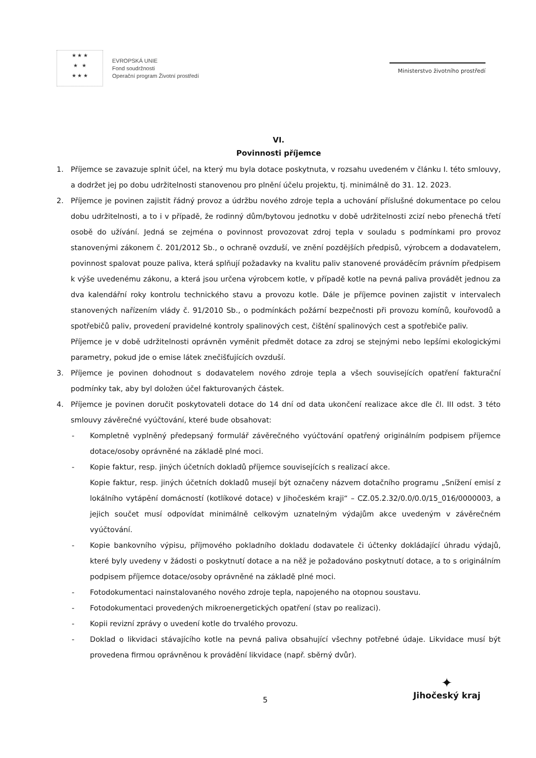★ ★ ★
★ ★
★ ★ ★
EVROPSKÁ UNIE
Fond soudržnosti
Operační program Životní prostředí
Ministerstvo životního prostředí
VI.
Povinnosti příjemce
1. Příjemce se zavazuje splnit účel, na který mu byla dotace poskytnuta, v rozsahu uvedeném v článku I. této smlouvy, a dodržet jej po dobu udržitelnosti stanovenou pro plnění účelu projektu, tj. minimálně do 31. 12. 2023.
2. Příjemce je povinen zajistit řádný provoz a údržbu nového zdroje tepla a uchování příslušné dokumentace po celou dobu udržitelnosti, a to i v případě, že rodinný dům/bytovou jednotku v době udržitelnosti zcizí nebo přenechá třetí osobě do užívání. Jedná se zejména o povinnost provozovat zdroj tepla v souladu s podmínkami pro provoz stanovenými zákonem č. 201/2012 Sb., o ochraně ovzduší, ve znění pozdějších předpisů, výrobcem a dodavatelem, povinnost spalovat pouze paliva, která splňují požadavky na kvalitu paliv stanovené prováděcím právním předpisem k výše uvedenému zákonu, a která jsou určena výrobcem kotle, v případě kotle na pevná paliva provádět jednou za dva kalendářní roky kontrolu technického stavu a provozu kotle. Dále je příjemce povinen zajistit v intervalech stanovených nařízením vlády č. 91/2010 Sb., o podmínkách požární bezpečnosti při provozu komínů, kouřovodů a spotřebičů paliv, provedení pravidelné kontroly spalinových cest, čištění spalinových cest a spotřebiče paliv.
Příjemce je v době udržitelnosti oprávněn vyměnit předmět dotace za zdroj se stejnými nebo lepšími ekologickými parametry, pokud jde o emise látek znečišťujících ovzduší.
3. Příjemce je povinen dohodnout s dodavatelem nového zdroje tepla a všech souvisejících opatření fakturační podmínky tak, aby byl doložen účel fakturovaných částek.
4. Příjemce je povinen doručit poskytovateli dotace do 14 dní od data ukončení realizace akce dle čl. III odst. 3 této smlouvy závěrečné vyúčtování, které bude obsahovat:
- Kompletně vyplněný předepsaný formulář závěrečného vyúčtování opatřený originálním podpisem příjemce dotace/osoby oprávněné na základě plné moci.
- Kopie faktur, resp. jiných účetních dokladů příjemce souvisejících s realizací akce.
Kopie faktur, resp. jiných účetních dokladů musejí být označeny názvem dotačního programu „Snížení emisí z lokálního vytápění domácností (kotlíkové dotace) v Jihočeském kraji“ – CZ.05.2.32/0.0/0.0/15_016/0000003, a jejich součet musí odpovídat minimálně celkovým uznatelným výdajům akce uvedeným v závěrečném vyúčtování.
- Kopie bankovního výpisu, příjmového pokladního dokladu dodavatele či účtenky dokládající úhradu výdajů, které byly uvedeny v žádosti o poskytnutí dotace a na něž je požadováno poskytnutí dotace, a to s originálním podpisem příjemce dotace/osoby oprávněné na základě plné moci.
- Fotodokumentaci nainstalovaného nového zdroje tepla, napojeného na otopnou soustavu.
- Fotodokumentaci provedených mikroenergetických opatření (stav po realizaci).
- Kopii revizní zprávy o uvedení kotle do trvalého provozu.
- Doklad o likvidaci stávajícího kotle na pevná paliva obsahující všechny potřebné údaje. Likvidace musí být provedena firmou oprávněnou k provádění likvidace (např. sběrný dvůr).
5
✦
Jihočeský kraj